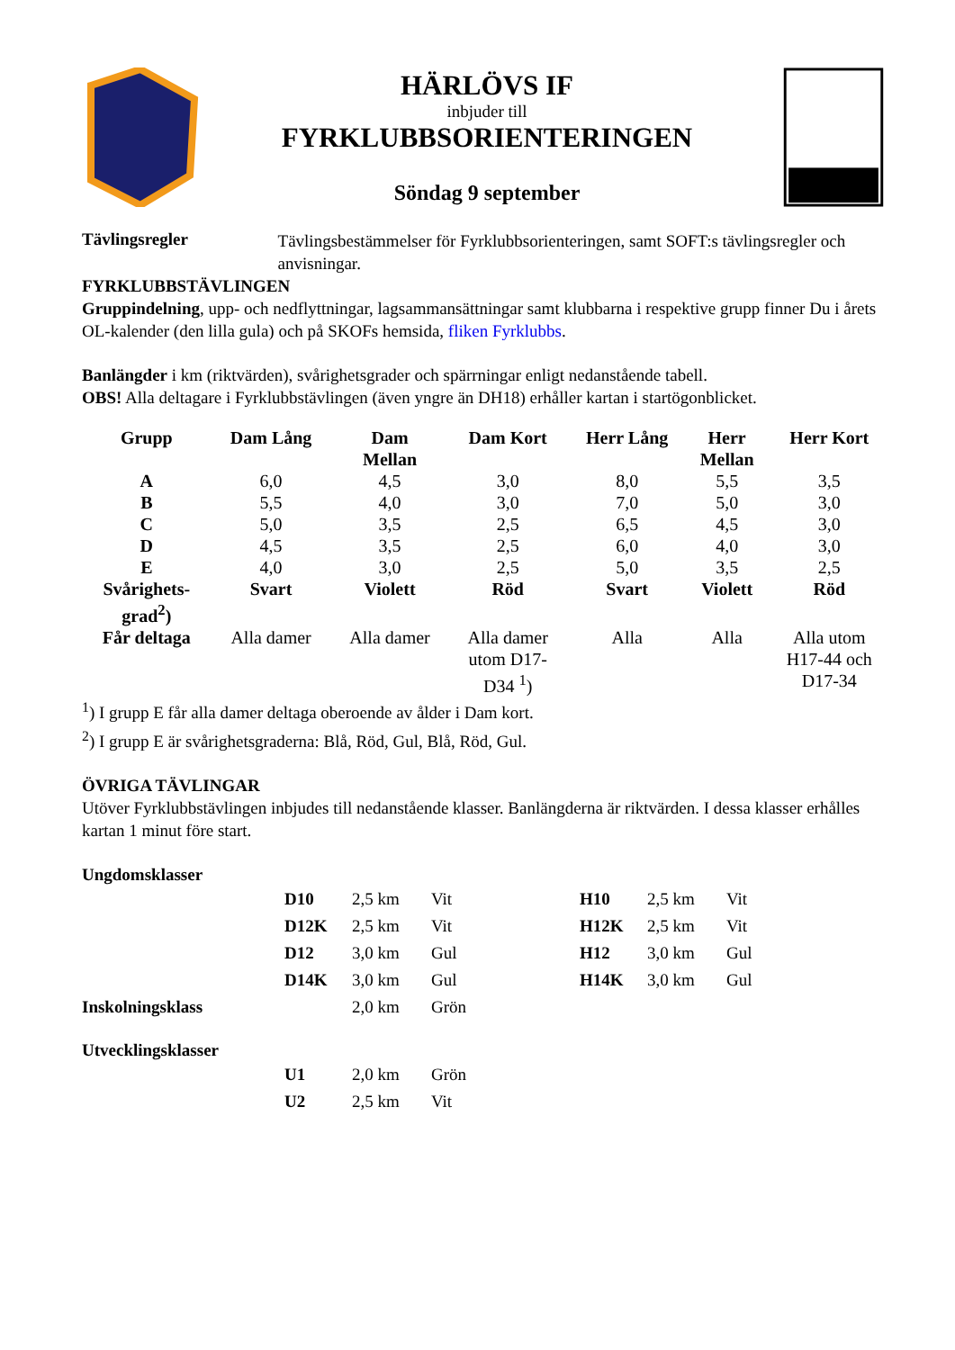HÄRLÖVS IF
inbjuder till
FYRKLUBBSORIENTERINGEN
Söndag 9 september
Tävlingsregler
Tävlingsbestämmelser för Fyrklubbsorienteringen, samt SOFT:s tävlingsregler och anvisningar.
FYRKLUBBSTÄVLINGEN
Gruppindelning, upp- och nedflyttningar, lagsammansättningar samt klubbarna i respektive grupp finner Du i årets OL-kalender (den lilla gula) och på SKOFs hemsida, fliken Fyrklubbs.
Banlängder i km (riktvärden), svårighetsgrader och spärrningar enligt nedanstående tabell.
OBS! Alla deltagare i Fyrklubbstävlingen (även yngre än DH18) erhåller kartan i startögonblicket.
| Grupp | Dam Lång | Dam Mellan | Dam Kort | Herr Lång | Herr Mellan | Herr Kort |
| --- | --- | --- | --- | --- | --- | --- |
| A | 6,0 | 4,5 | 3,0 | 8,0 | 5,5 | 3,5 |
| B | 5,5 | 4,0 | 3,0 | 7,0 | 5,0 | 3,0 |
| C | 5,0 | 3,5 | 2,5 | 6,5 | 4,5 | 3,0 |
| D | 4,5 | 3,5 | 2,5 | 6,0 | 4,0 | 3,0 |
| E | 4,0 | 3,0 | 2,5 | 5,0 | 3,5 | 2,5 |
| Svårighets- grad<sup>2</sup>) | Svart | Violett | Röd | Svart | Violett | Röd |
| Får deltaga | Alla damer | Alla damer | Alla damer utom D17- D34 <sup>1</sup>) | Alla | Alla | Alla utom H17-44 och D17-34 |
<sup>1</sup>) I grupp E får alla damer deltaga oberoende av ålder i Dam kort.
<sup>2</sup>) I grupp E är svårighetsgraderna: Blå, Röd, Gul, Blå, Röd, Gul.
ÖVRIGA TÄVLINGAR
Utöver Fyrklubbstävlingen inbjudes till nedanstående klasser. Banlängderna är riktvärden. I dessa klasser erhålles kartan 1 minut före start.
Ungdomsklasser
| D10 | 2,5 km | Vit | H10 | 2,5 km | Vit |
| D12K | 2,5 km | Vit | H12K | 2,5 km | Vit |
| D12 | 3,0 km | Gul | H12 | 3,0 km | Gul |
| D14K | 3,0 km | Gul | H14K | 3,0 km | Gul |
Inskolningsklass 2,0 km Grön
Utvecklingsklasser
| U1 | 2,0 km | Grön |
| U2 | 2,5 km | Vit |